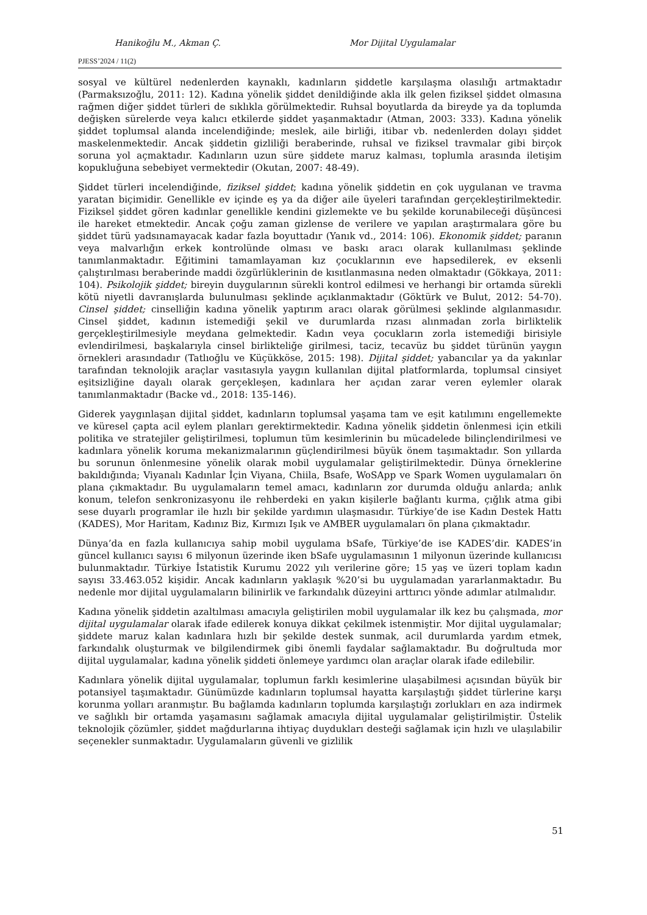Hanikoğlu M., Akman Ç. Mor Dijital Uygulamalar
PJESS’2024 / 11(2)
sosyal ve kültürel nedenlerden kaynaklı, kadınların şiddetle karşılaşma olasılığı artmaktadır (Parmaksızoğlu, 2011: 12). Kadına yönelik şiddet denildiğinde akla ilk gelen fiziksel şiddet olmasına rağmen diğer şiddet türleri de sıklıkla görülmektedir. Ruhsal boyutlarda da bireyde ya da toplumda değişken sürelerde veya kalıcı etkilerde şiddet yaşanmaktadır (Atman, 2003: 333). Kadına yönelik şiddet toplumsal alanda incelendiğinde; meslek, aile birliği, itibar vb. nedenlerden dolayı şiddet maskelenmektedir. Ancak şiddetin gizliliği beraberinde, ruhsal ve fiziksel travmalar gibi birçok soruna yol açmaktadır. Kadınların uzun süre şiddete maruz kalması, toplumla arasında iletişim kopukluğuna sebebiyet vermektedir (Okutan, 2007: 48-49).
Şiddet türleri incelendiğinde, fiziksel şiddet; kadına yönelik şiddetin en çok uygulanan ve travma yaratan biçimidir. Genellikle ev içinde eş ya da diğer aile üyeleri tarafından gerçekleştirilmektedir. Fiziksel şiddet gören kadınlar genellikle kendini gizlemekte ve bu şekilde korunabileceği düşüncesi ile hareket etmektedir. Ancak çoğu zaman gizlense de verilere ve yapılan araştırmalara göre bu şiddet türü yadsınamayacak kadar fazla boyuttadır (Yanık vd., 2014: 106). Ekonomik şiddet; paranın veya malvarlığın erkek kontrolünde olması ve baskı aracı olarak kullanılması şeklinde tanımlanmaktadır. Eğitimini tamamlayaman kız çocuklarının eve hapsedilerek, ev eksenli çalıştırılması beraberinde maddi özgürlüklerinin de kısıtlanmasına neden olmaktadır (Gökkaya, 2011: 104). Psikolojik şiddet; bireyin duygularının sürekli kontrol edilmesi ve herhangi bir ortamda sürekli kötü niyetli davranışlarda bulunulması şeklinde açıklanmaktadır (Göktürk ve Bulut, 2012: 54-70). Cinsel şiddet; cinselliğin kadına yönelik yaptırım aracı olarak görülmesi şeklinde algılanmasıdır. Cinsel şiddet, kadının istemediği şekil ve durumlarda rızası alınmadan zorla birliktelik gerçekleştirilmesiyle meydana gelmektedir. Kadın veya çocukların zorla istemediği birisiyle evlendirilmesi, başkalarıyla cinsel birlikteliğe girilmesi, taciz, tecavüz bu şiddet türünün yaygın örnekleri arasındadır (Tatlıoğlu ve Küçükköse, 2015: 198). Dijital şiddet; yabancılar ya da yakınlar tarafından teknolojik araçlar vasıtasıyla yaygın kullanılan dijital platformlarda, toplumsal cinsiyet eşitsizliğine dayalı olarak gerçekleşen, kadınlara her açıdan zarar veren eylemler olarak tanımlanmaktadır (Backe vd., 2018: 135-146).
Giderek yaygınlaşan dijital şiddet, kadınların toplumsal yaşama tam ve eşit katılımını engellemekte ve küresel çapta acil eylem planları gerektirmektedir. Kadına yönelik şiddetin önlenmesi için etkili politika ve stratejiler geliştirilmesi, toplumun tüm kesimlerinin bu mücadelede bilinçlendirilmesi ve kadınlara yönelik koruma mekanizmalarının güçlendirilmesi büyük önem taşımaktadır. Son yıllarda bu sorunun önlenmesine yönelik olarak mobil uygulamalar geliştirilmektedir. Dünya örneklerine bakıldığında; Viyanalı Kadınlar İçin Viyana, Chiila, Bsafe, WoSApp ve Spark Women uygulamaları ön plana çıkmaktadır. Bu uygulamaların temel amacı, kadınların zor durumda olduğu anlarda; anlık konum, telefon senkronizasyonu ile rehberdeki en yakın kişilerle bağlantı kurma, çığlık atma gibi sese duyarlı programlar ile hızlı bir şekilde yardımın ulaşmasıdır. Türkiye’de ise Kadın Destek Hattı (KADES), Mor Haritam, Kadınız Biz, Kırmızı Işık ve AMBER uygulamaları ön plana çıkmaktadır.
Dünya’da en fazla kullanıcıya sahip mobil uygulama bSafe, Türkiye’de ise KADES’dir. KADES’in güncel kullanıcı sayısı 6 milyonun üzerinde iken bSafe uygulamasının 1 milyonun üzerinde kullanıcısı bulunmaktadır. Türkiye İstatistik Kurumu 2022 yılı verilerine göre; 15 yaş ve üzeri toplam kadın sayısı 33.463.052 kişidir. Ancak kadınların yaklaşık %20’si bu uygulamadan yararlanmaktadır. Bu nedenle mor dijital uygulamaların bilinirlik ve farkındalık düzeyini arttırıcı yönde adımlar atılmalıdır.
Kadına yönelik şiddetin azaltılması amacıyla geliştirilen mobil uygulamalar ilk kez bu çalışmada, mor dijital uygulamalar olarak ifade edilerek konuya dikkat çekilmek istenmiştir. Mor dijital uygulamalar; şiddete maruz kalan kadınlara hızlı bir şekilde destek sunmak, acil durumlarda yardım etmek, farkındalık oluşturmak ve bilgilendirmek gibi önemli faydalar sağlamaktadır. Bu doğrultuda mor dijital uygulamalar, kadına yönelik şiddeti önlemeye yardımcı olan araçlar olarak ifade edilebilir.
Kadınlara yönelik dijital uygulamalar, toplumun farklı kesimlerine ulaşabilmesi açısından büyük bir potansiyel taşımaktadır. Günümüzde kadınların toplumsal hayatta karşılaştığı şiddet türlerine karşı korunma yolları aranmıştır. Bu bağlamda kadınların toplumda karşılaştığı zorlukları en aza indirmek ve sağlıklı bir ortamda yaşamasını sağlamak amacıyla dijital uygulamalar geliştirilmiştir. Üstelik teknolojik çözümler, şiddet mağdurlarına ihtiyaç duydukları desteği sağlamak için hızlı ve ulaşılabilir seçenekler sunmaktadır. Uygulamaların güvenli ve gizlilik
51